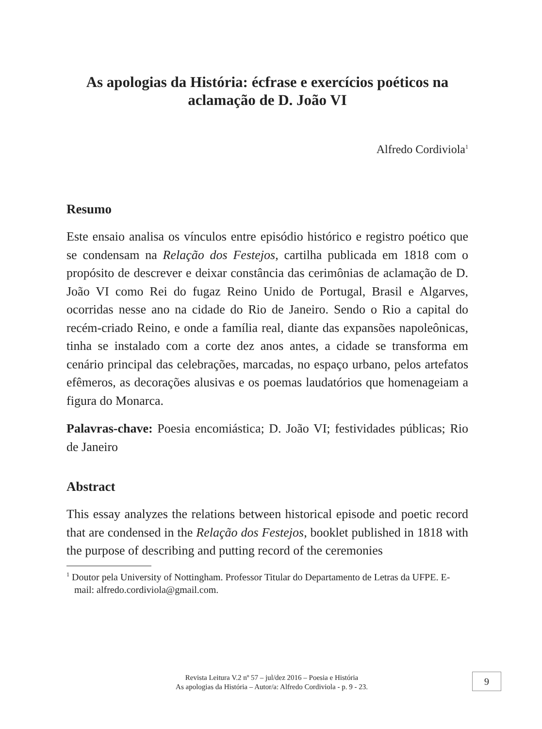As apologias da História: écfrase e exercícios poéticos na aclamação de D. João VI
Alfredo Cordiviola<sup>1</sup>
Resumo
Este ensaio analisa os vínculos entre episódio histórico e registro poético que se condensam na Relação dos Festejos, cartilha publicada em 1818 com o propósito de descrever e deixar constância das cerimônias de aclamação de D. João VI como Rei do fugaz Reino Unido de Portugal, Brasil e Algarves, ocorridas nesse ano na cidade do Rio de Janeiro. Sendo o Rio a capital do recém-criado Reino, e onde a família real, diante das expansões napoleônicas, tinha se instalado com a corte dez anos antes, a cidade se transforma em cenário principal das celebrações, marcadas, no espaço urbano, pelos artefatos efêmeros, as decorações alusivas e os poemas laudatórios que homenageiam a figura do Monarca.
Palavras-chave: Poesia encomiástica; D. João VI; festividades públicas; Rio de Janeiro
Abstract
This essay analyzes the relations between historical episode and poetic record that are condensed in the Relação dos Festejos, booklet published in 1818 with the purpose of describing and putting record of the ceremonies
<sup>1</sup> Doutor pela University of Nottingham. Professor Titular do Departamento de Letras da UFPE. E-mail: alfredo.cordiviola@gmail.com.
Revista Leitura V.2 nº 57 – jul/dez 2016 – Poesia e História
As apologias da História – Autor/a: Alfredo Cordiviola - p. 9 - 23.
9